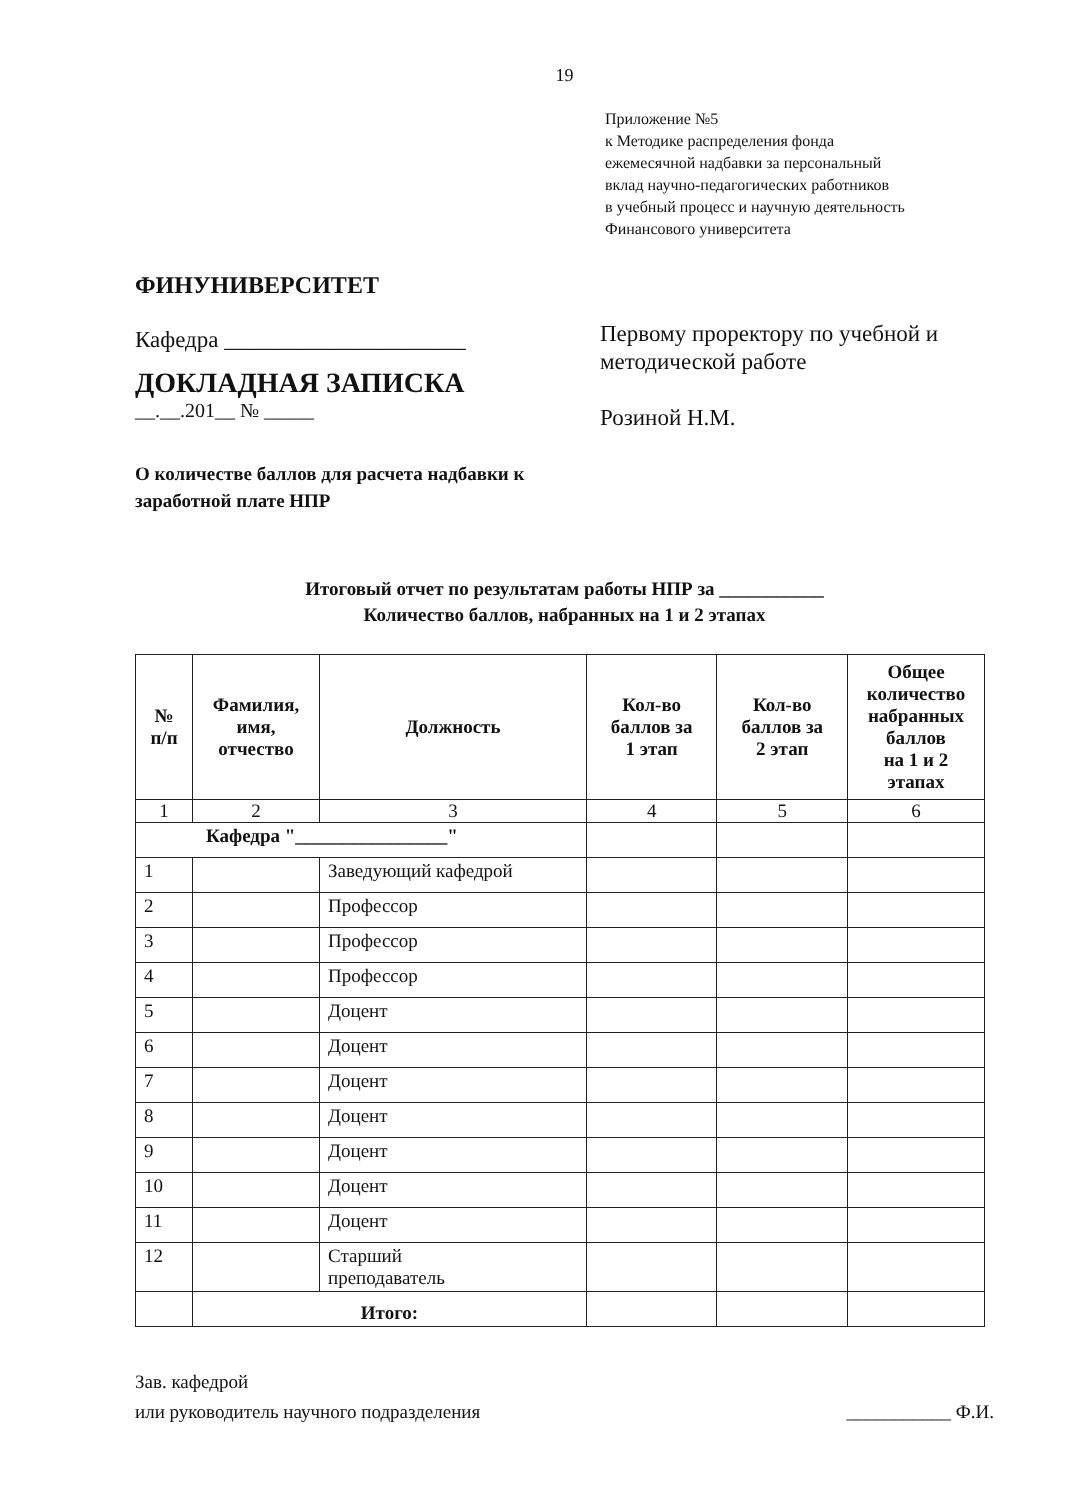19
Приложение №5
к Методике распределения фонда
ежемесячной надбавки за персональный
вклад научно-педагогических работников
в учебный процесс и научную деятельность
Финансового университета
ФИНУНИВЕРСИТЕТ
Кафедра _____________________
ДОКЛАДНАЯ ЗАПИСКА
__.__.201__ № _____
Первому проректору по учебной и
методической работе
Розиной Н.М.
О количестве баллов для расчета надбавки к
заработной плате НПР
Итоговый отчет по результатам работы НПР за ___________
Количество баллов, набранных на 1 и 2 этапах
| № п/п | Фамилия, имя, отчество | Должность | Кол-во баллов за 1 этап | Кол-во баллов за 2 этап | Общее количество набранных баллов на 1 и 2 этапах |
| --- | --- | --- | --- | --- | --- |
| 1 | 2 | 3 | 4 | 5 | 6 |
| Кафедра "________________" | | | | | |
| 1 | | Заведующий кафедрой | | | |
| 2 | | Профессор | | | |
| 3 | | Профессор | | | |
| 4 | | Профессор | | | |
| 5 | | Доцент | | | |
| 6 | | Доцент | | | |
| 7 | | Доцент | | | |
| 8 | | Доцент | | | |
| 9 | | Доцент | | | |
| 10 | | Доцент | | | |
| 11 | | Доцент | | | |
| 12 | | Старший преподаватель | | | |
| | Итого: | | | | |
Зав. кафедрой
или руководитель научного подразделения
___________ Ф.И.